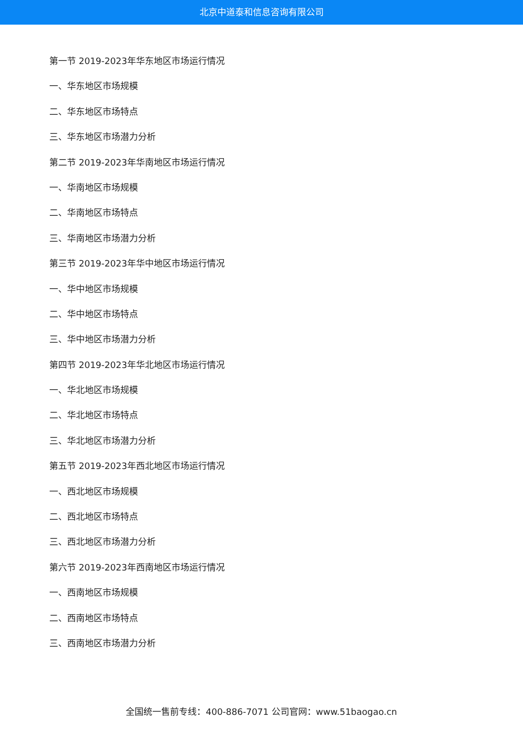北京中道泰和信息咨询有限公司
第一节 2019-2023年华东地区市场运行情况
一、华东地区市场规模
二、华东地区市场特点
三、华东地区市场潜力分析
第二节 2019-2023年华南地区市场运行情况
一、华南地区市场规模
二、华南地区市场特点
三、华南地区市场潜力分析
第三节 2019-2023年华中地区市场运行情况
一、华中地区市场规模
二、华中地区市场特点
三、华中地区市场潜力分析
第四节 2019-2023年华北地区市场运行情况
一、华北地区市场规模
二、华北地区市场特点
三、华北地区市场潜力分析
第五节 2019-2023年西北地区市场运行情况
一、西北地区市场规模
二、西北地区市场特点
三、西北地区市场潜力分析
第六节 2019-2023年西南地区市场运行情况
一、西南地区市场规模
二、西南地区市场特点
三、西南地区市场潜力分析
全国统一售前专线：400-886-7071 公司官网：www.51baogao.cn